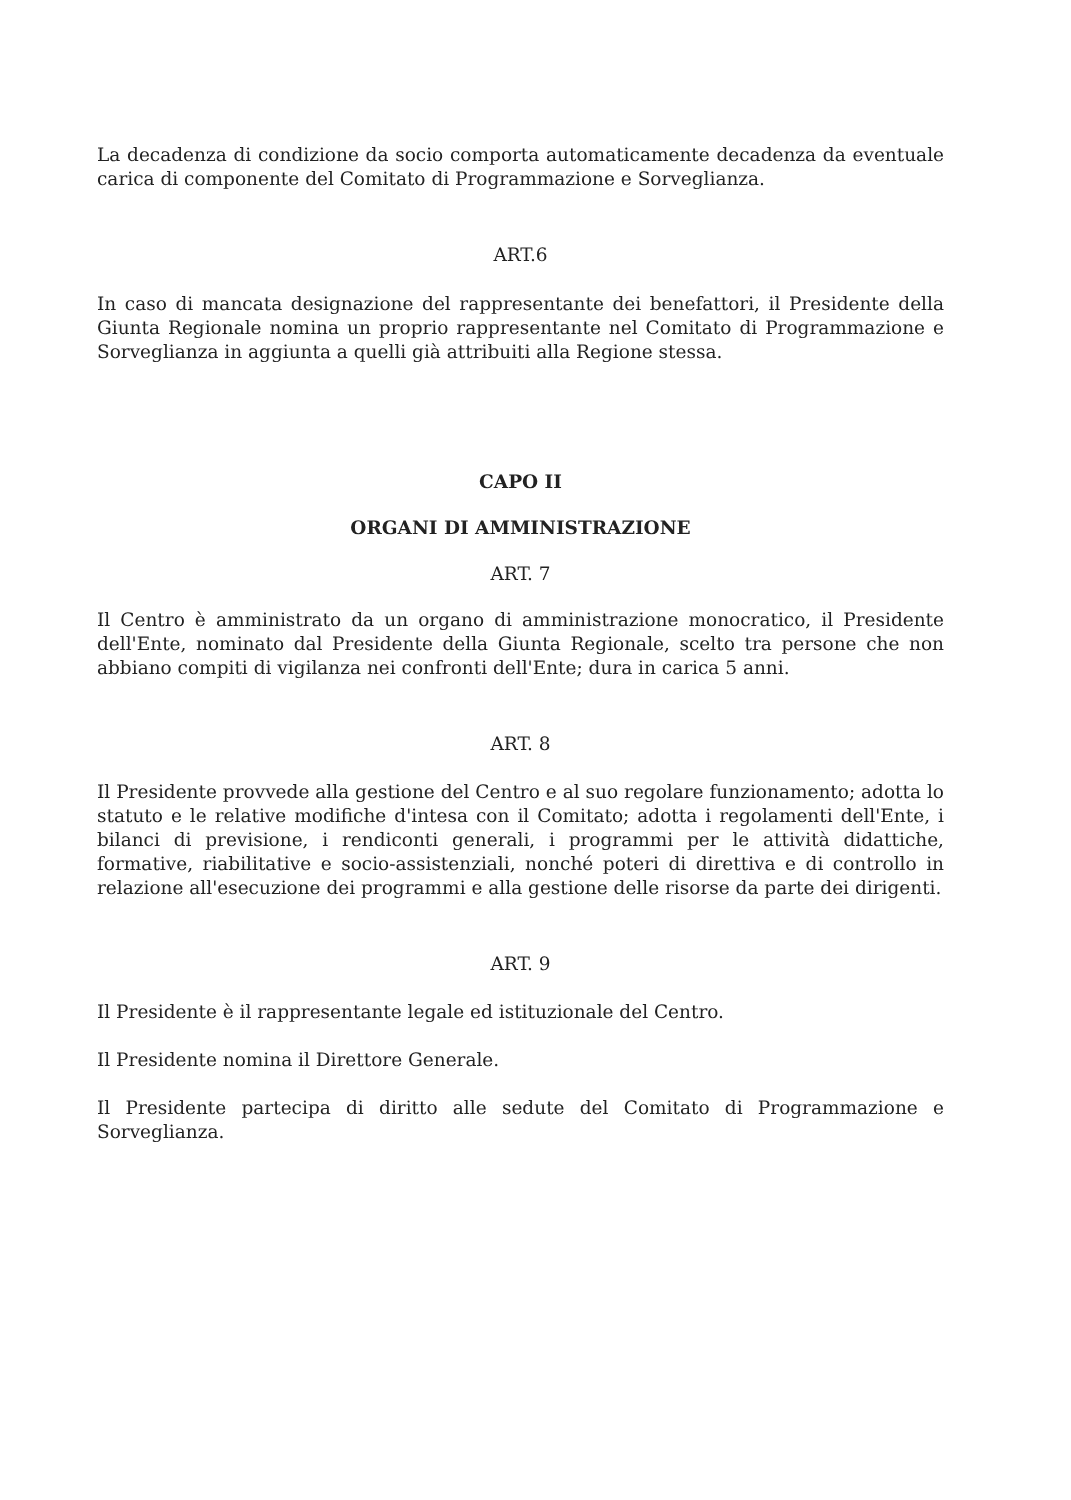La decadenza di condizione da socio comporta automaticamente decadenza da eventuale carica di componente del Comitato di Programmazione e Sorveglianza.
ART.6
In caso di mancata designazione del rappresentante dei benefattori, il Presidente della Giunta Regionale nomina un proprio rappresentante nel Comitato di Programmazione e Sorveglianza in aggiunta a quelli già attribuiti alla Regione stessa.
CAPO II
ORGANI DI AMMINISTRAZIONE
ART. 7
Il Centro è amministrato da un organo di amministrazione monocratico, il Presidente dell'Ente, nominato dal Presidente della Giunta Regionale, scelto tra persone che non abbiano compiti di vigilanza nei confronti dell'Ente; dura in carica 5 anni.
ART. 8
Il Presidente provvede alla gestione del Centro e al suo regolare funzionamento; adotta lo statuto e le relative modifiche d'intesa con il Comitato; adotta i regolamenti dell'Ente, i bilanci di previsione, i rendiconti generali, i programmi per le attività didattiche, formative, riabilitative e socio-assistenziali, nonché poteri di direttiva e di controllo in relazione all'esecuzione dei programmi e alla gestione delle risorse da parte dei dirigenti.
ART. 9
Il Presidente è il rappresentante legale ed istituzionale del Centro.
Il Presidente nomina il Direttore Generale.
Il Presidente partecipa di diritto alle sedute del Comitato di Programmazione e Sorveglianza.